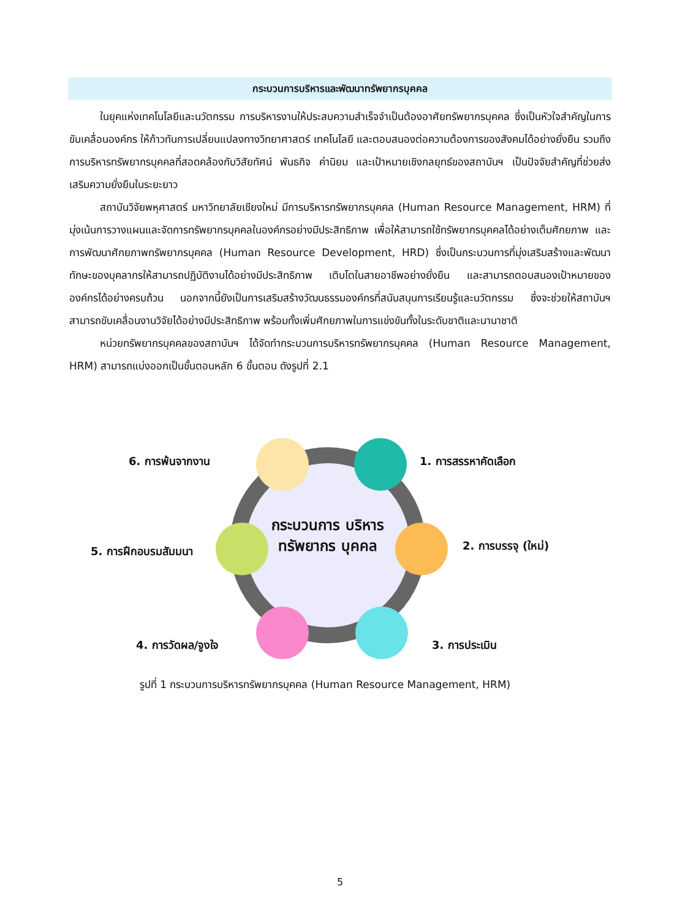กระบวนการบริหารและพัฒนาทรัพยากรบุคคล
ในยุคแห่งเทคโนโลยีและนวัตกรรม การบริหารงานให้ประสบความสำเร็จจำเป็นต้องอาศัยทรัพยากรบุคคล ซึ่งเป็นหัวใจสำคัญในการขับเคลื่อนองค์กร ให้ก้าวทันการเปลี่ยนแปลงทางวิทยาศาสตร์ เทคโนโลยี และตอบสนองต่อความต้องการของสังคมได้อย่างยั่งยืน รวมถึงการบริหารทรัพยากรบุคคลที่สอดคล้องกับวิสัยทัศน์ พันธกิจ ค่านิยม และเป้าหมายเชิงกลยุทธ์ของสถาบันฯ เป็นปัจจัยสำคัญที่ช่วยส่งเสริมความยั่งยืนในระยะยาว
สถาบันวิจัยพหุศาสตร์ มหาวิทยาลัยเชียงใหม่ มีการบริหารทรัพยากรบุคคล (Human Resource Management, HRM) ที่มุ่งเน้นการวางแผนและจัดการทรัพยากรบุคคลในองค์กรอย่างมีประสิทธิภาพ เพื่อให้สามารถใช้ทรัพยากรบุคคลได้อย่างเต็มศักยภาพ และการพัฒนาศักยภาพทรัพยากรบุคคล (Human Resource Development, HRD) ซึ่งเป็นกระบวนการที่มุ่งเสริมสร้างและพัฒนาทักษะของบุคลากรให้สามารถปฏิบัติงานได้อย่างมีประสิทธิภาพ เติบโตในสายอาชีพอย่างยั่งยืน และสามารถตอบสนองเป้าหมายขององค์กรได้อย่างครบถ้วน นอกจากนี้ยังเป็นการเสริมสร้างวัฒนธรรมองค์กรที่สนับสนุนการเรียนรู้และนวัตกรรม ซึ่งจะช่วยให้สถาบันฯ สามารถขับเคลื่อนงานวิจัยได้อย่างมีประสิทธิภาพ พร้อมทั้งเพิ่มศักยภาพในการแข่งขันทั้งในระดับชาติและนานาชาติ
หน่วยทรัพยากรบุคคลของสถาบันฯ ได้จัดทำกระบวนการบริหารทรัพยากรบุคคล (Human Resource Management, HRM) สามารถแบ่งออกเป็นขั้นตอนหลัก 6 ขั้นตอน ดังรูปที่ 2.1
กระบวนการ บริหารทรัพยากร บุคคล
6. การพ้นจากงาน 1. การสรรหาคัดเลือก
5. การฝึกอบรมสัมมนา 2. การบรรจุ (ใหม่)
4. การวัดผล/จูงใจ 3. การประเมิน
รูปที่ 1 กระบวนการบริหารทรัพยากรบุคคล (Human Resource Management, HRM)
5